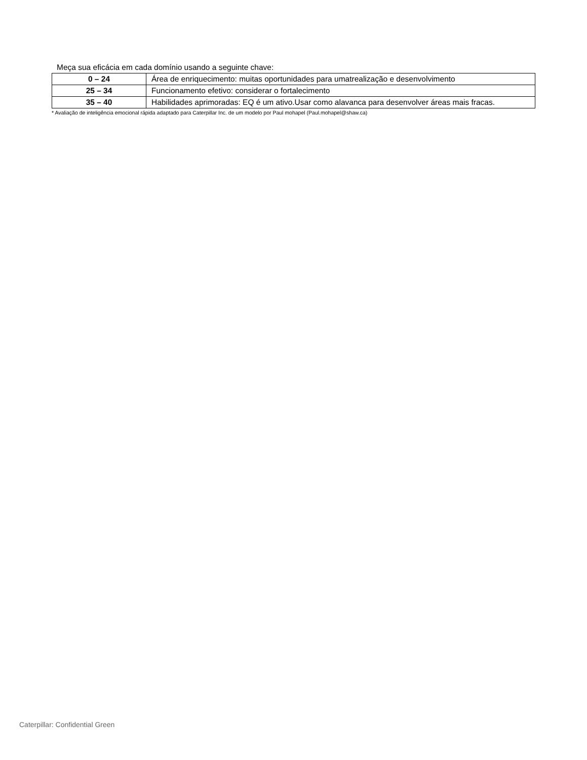Meça sua eficácia em cada domínio usando a seguinte chave:
| 0 – 24 | Área de enriquecimento: muitas oportunidades para umatrealização e desenvolvimento |
| 25 – 34 | Funcionamento efetivo: considerar o fortalecimento |
| 35 – 40 | Habilidades aprimoradas: EQ é um ativo.Usar como alavanca para desenvolver áreas mais fracas. |
* Avaliação de inteligência emocional rápida adaptado para Caterpillar Inc. de um modelo por Paul mohapel (Paul.mohapel@shaw.ca)
Caterpillar: Confidential Green